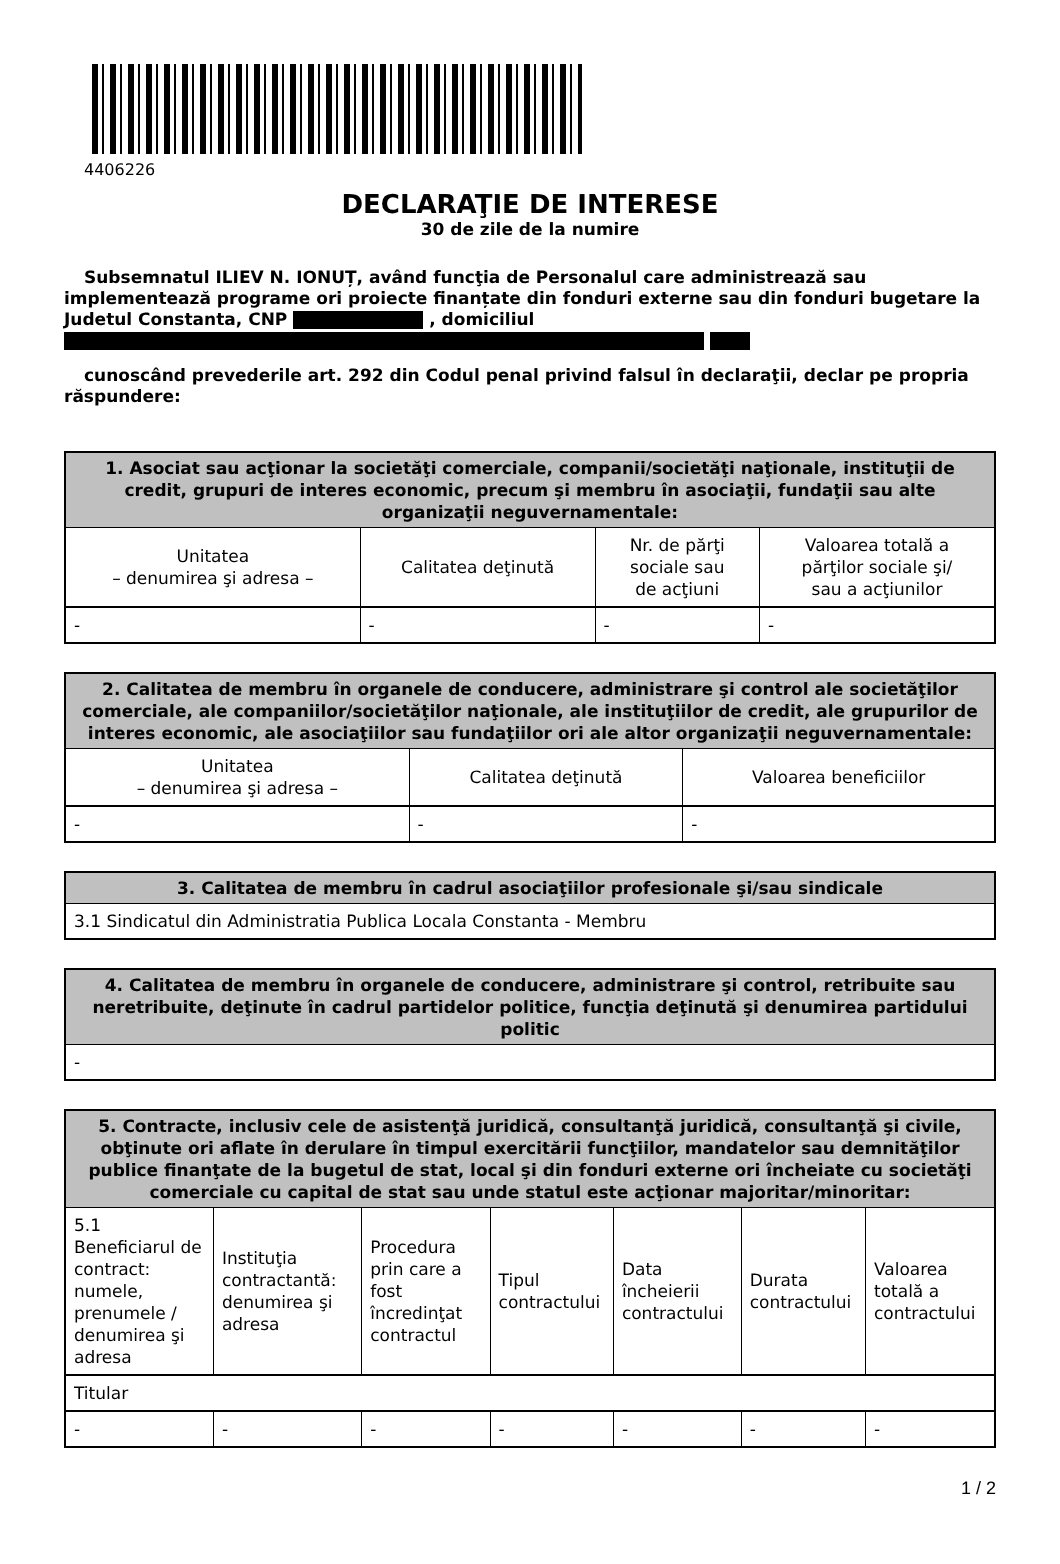4406226
DECLARAŢIE DE INTERESE
30 de zile de la numire
Subsemnatul ILIEV N. IONUȚ, având funcţia de Personalul care administrează sau implementează programe ori proiecte finanțate din fonduri externe sau din fonduri bugetare la Judetul Constanta, CNP , domiciliul
cunoscând prevederile art. 292 din Codul penal privind falsul în declaraţii, declar pe propria răspundere:
| 1. Asociat sau acţionar la societăţi comerciale, companii/societăţi naţionale, instituţii de credit, grupuri de interes economic, precum şi membru în asociaţii, fundaţii sau alte organizaţii neguvernamentale: | | | |
| --- | --- | --- | --- |
| Unitatea – denumirea şi adresa – | Calitatea deţinută | Nr. de părţi sociale sau de acţiuni | Valoarea totală a părţilor sociale şi/ sau a acţiunilor |
| - | - | - | - |
| 2. Calitatea de membru în organele de conducere, administrare şi control ale societăţilor comerciale, ale companiilor/societăţilor naţionale, ale instituţiilor de credit, ale grupurilor de interes economic, ale asociaţiilor sau fundaţiilor ori ale altor organizaţii neguvernamentale: | | |
| --- | --- | --- |
| Unitatea – denumirea şi adresa – | Calitatea deţinută | Valoarea beneficiilor |
| - | - | - |
| 3. Calitatea de membru în cadrul asociaţiilor profesionale şi/sau sindicale |
| --- |
| 3.1 Sindicatul din Administratia Publica Locala Constanta - Membru |
| 4. Calitatea de membru în organele de conducere, administrare şi control, retribuite sau neretribuite, deţinute în cadrul partidelor politice, funcţia deţinută şi denumirea partidului politic |
| --- |
| - |
| 5. Contracte, inclusiv cele de asistenţă juridică, consultanţă juridică, consultanţă şi civile, obţinute ori aflate în derulare în timpul exercitării funcţiilor, mandatelor sau demnităţilor publice finanţate de la bugetul de stat, local şi din fonduri externe ori încheiate cu societăţi comerciale cu capital de stat sau unde statul este acţionar majoritar/minoritar: | | | | | | |
| --- | --- | --- | --- | --- | --- | --- |
| 5.1 Beneficiarul de contract: numele, prenumele / denumirea şi adresa | Instituţia contractantă: denumirea şi adresa | Procedura prin care a fost încredinţat contractul | Tipul contractului | Data încheierii contractului | Durata contractului | Valoarea totală a contractului |
| Titular | | | | | | |
| - | - | - | - | - | - | - |
1 / 2